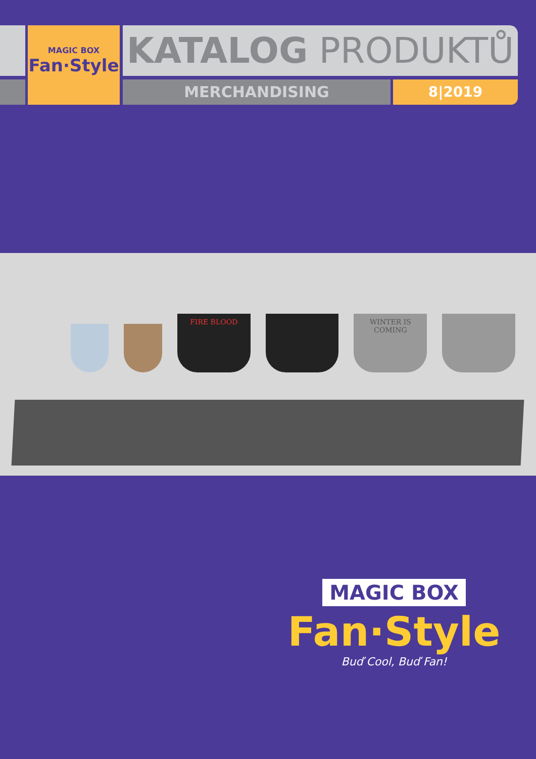MAGIC BOX
Fan·Style
KATALOG PRODUKTŮ
MERCHANDISING 8|2019
FIRE BLOOD
WINTER IS COMING
MAGIC BOX
Fan·Style
Buď Cool, Buď Fan!